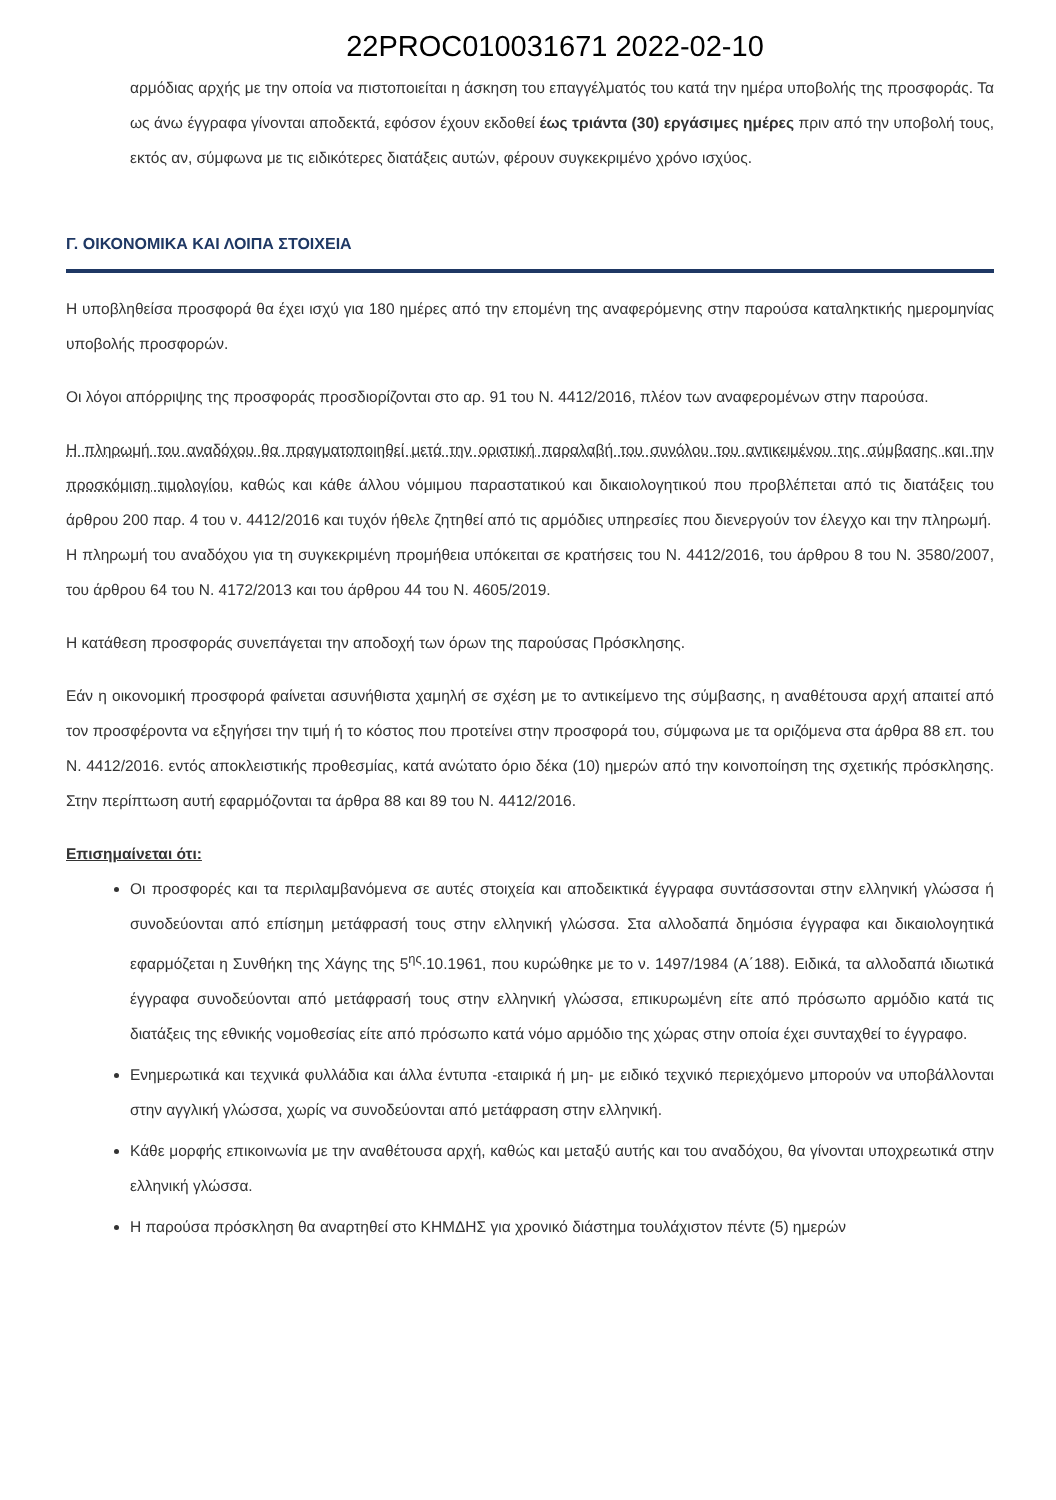22PROC010031671 2022-02-10
αρμόδιας αρχής με την οποία να πιστοποιείται η άσκηση του επαγγέλματός του κατά την ημέρα υποβολής της προσφοράς. Τα ως άνω έγγραφα γίνονται αποδεκτά, εφόσον έχουν εκδοθεί έως τριάντα (30) εργάσιμες ημέρες πριν από την υποβολή τους, εκτός αν, σύμφωνα με τις ειδικότερες διατάξεις αυτών, φέρουν συγκεκριμένο χρόνο ισχύος.
Γ. ΟΙΚΟΝΟΜΙΚΑ ΚΑΙ ΛΟΙΠΑ ΣΤΟΙΧΕΙΑ
Η υποβληθείσα προσφορά θα έχει ισχύ για 180 ημέρες από την επομένη της αναφερόμενης στην παρούσα καταληκτικής ημερομηνίας υποβολής προσφορών.
Οι λόγοι απόρριψης της προσφοράς προσδιορίζονται στο αρ. 91 του Ν. 4412/2016, πλέον των αναφερομένων στην παρούσα.
Η πληρωμή του αναδόχου θα πραγματοποιηθεί μετά την οριστική παραλαβή του συνόλου του αντικειμένου της σύμβασης και την προσκόμιση τιμολογίου, καθώς και κάθε άλλου νόμιμου παραστατικού και δικαιολογητικού που προβλέπεται από τις διατάξεις του άρθρου 200 παρ. 4 του ν. 4412/2016 και τυχόν ήθελε ζητηθεί από τις αρμόδιες υπηρεσίες που διενεργούν τον έλεγχο και την πληρωμή.
Η πληρωμή του αναδόχου για τη συγκεκριμένη προμήθεια υπόκειται σε κρατήσεις του Ν. 4412/2016, του άρθρου 8 του Ν. 3580/2007, του άρθρου 64 του Ν. 4172/2013 και του άρθρου 44 του Ν. 4605/2019.
Η κατάθεση προσφοράς συνεπάγεται την αποδοχή των όρων της παρούσας Πρόσκλησης.
Εάν η οικονομική προσφορά φαίνεται ασυνήθιστα χαμηλή σε σχέση με το αντικείμενο της σύμβασης, η αναθέτουσα αρχή απαιτεί από τον προσφέροντα να εξηγήσει την τιμή ή το κόστος που προτείνει στην προσφορά του, σύμφωνα με τα οριζόμενα στα άρθρα 88 επ. του Ν. 4412/2016. εντός αποκλειστικής προθεσμίας, κατά ανώτατο όριο δέκα (10) ημερών από την κοινοποίηση της σχετικής πρόσκλησης. Στην περίπτωση αυτή εφαρμόζονται τα άρθρα 88 και 89 του Ν. 4412/2016.
Επισημαίνεται ότι:
Οι προσφορές και τα περιλαμβανόμενα σε αυτές στοιχεία και αποδεικτικά έγγραφα συντάσσονται στην ελληνική γλώσσα ή συνοδεύονται από επίσημη μετάφρασή τους στην ελληνική γλώσσα. Στα αλλοδαπά δημόσια έγγραφα και δικαιολογητικά εφαρμόζεται η Συνθήκη της Χάγης της 5<sup>ης</sup>.10.1961, που κυρώθηκε με το ν. 1497/1984 (Α΄188). Ειδικά, τα αλλοδαπά ιδιωτικά έγγραφα συνοδεύονται από μετάφρασή τους στην ελληνική γλώσσα, επικυρωμένη είτε από πρόσωπο αρμόδιο κατά τις διατάξεις της εθνικής νομοθεσίας είτε από πρόσωπο κατά νόμο αρμόδιο της χώρας στην οποία έχει συνταχθεί το έγγραφο.
Ενημερωτικά και τεχνικά φυλλάδια και άλλα έντυπα -εταιρικά ή μη- με ειδικό τεχνικό περιεχόμενο μπορούν να υποβάλλονται στην αγγλική γλώσσα, χωρίς να συνοδεύονται από μετάφραση στην ελληνική.
Κάθε μορφής επικοινωνία με την αναθέτουσα αρχή, καθώς και μεταξύ αυτής και του αναδόχου, θα γίνονται υποχρεωτικά στην ελληνική γλώσσα.
Η παρούσα πρόσκληση θα αναρτηθεί στο ΚΗΜΔΗΣ για χρονικό διάστημα τουλάχιστον πέντε (5) ημερών